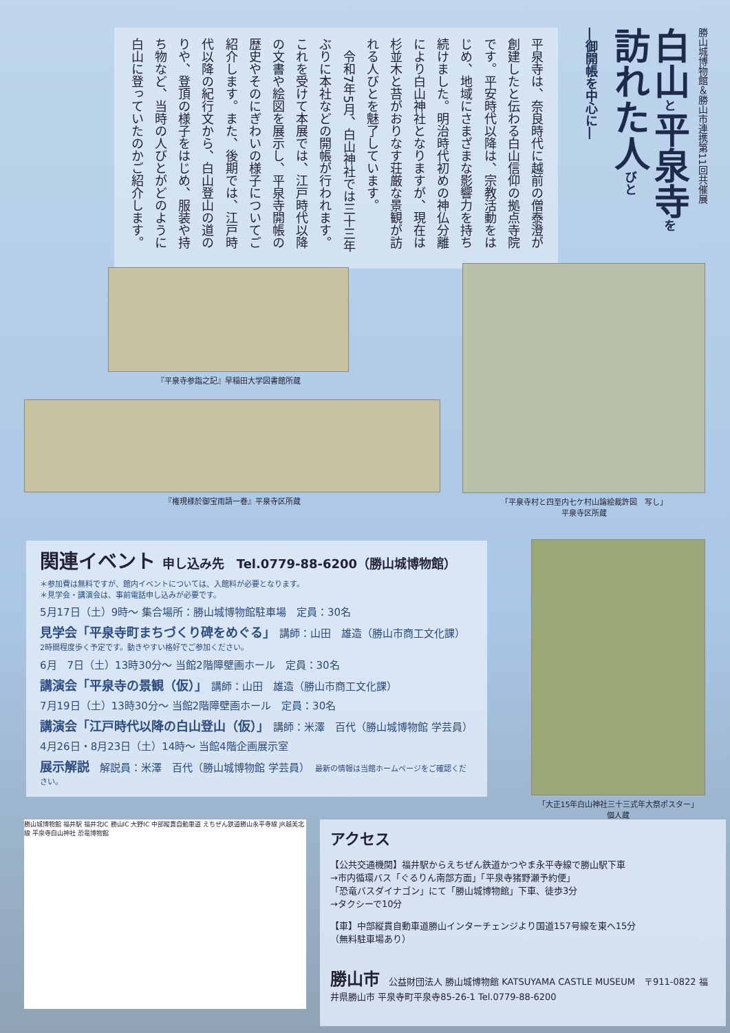勝山城博物館＆勝山市連携第11回共催展
白山と平泉寺を
訪れた人びと
―御開帳を中心に―
平泉寺は、奈良時代に越前の僧泰澄が創建したと伝わる白山信仰の拠点寺院です。平安時代以降は、宗教活動をはじめ、地域にさまざまな影響力を持ち続けました。明治時代初めの神仏分離により白山神社となりますが、現在は杉並木と苔がおりなす荘厳な景観が訪れる人びとを魅了しています。
　令和7年5月、白山神社では三十三年ぶりに本社などの開帳が行われます。これを受けて本展では、江戸時代以降の文書や絵図を展示し、平泉寺開帳の歴史やそのにぎわいの様子についてご紹介します。また、後期では、江戸時代以降の紀行文から、白山登山の道のりや、登頂の様子をはじめ、服装や持ち物など、当時の人びとがどのように白山に登っていたのかご紹介します。
『平泉寺参詣之記』早稲田大学図書館所蔵
『権現様於御宝雨請一巻』平泉寺区所蔵
「平泉寺村と四至内七ケ村山論絵裁許図　写し」
平泉寺区所蔵
「大正15年白山神社三十三式年大祭ポスター」
個人蔵
関連イベント 申し込み先　Tel.0779-88-6200（勝山城博物館）
＊参加費は無料ですが、館内イベントについては、入館料が必要となります。
＊見学会・講演会は、事前電話申し込みが必要です。
5月17日（土）9時～ 集合場所：勝山城博物館駐車場　定員：30名
見学会「平泉寺町まちづくり碑をめぐる」　講師：山田　雄造（勝山市商工文化課）
2時間程度歩く予定です。動きやすい格好でご参加ください。
6月　7日（土）13時30分～ 当館2階障壁画ホール　定員：30名
講演会「平泉寺の景観（仮）」　講師：山田　雄造（勝山市商工文化課）
7月19日（土）13時30分～ 当館2階障壁画ホール　定員：30名
講演会「江戸時代以降の白山登山（仮）」　講師：米澤　百代（勝山城博物館 学芸員）
4月26日・8月23日（土）14時～ 当館4階企画展示室
展示解説　解説員：米澤　百代（勝山城博物館 学芸員）　最新の情報は当館ホームページをご確認ください。
勝山城博物館 福井駅 福井北IC 勝山IC 大野IC 中部縦貫自動車道 えちぜん鉄道勝山永平寺線 JR越美北線 平泉寺白山神社 恐竜博物館
アクセス
【公共交通機関】福井駅からえちぜん鉄道かつやま永平寺線で勝山駅下車
→市内循環バス「ぐるりん南部方面」「平泉寺猪野瀬予約便」
「恐竜バスダイナゴン」にて「勝山城博物館」下車、徒歩3分
→タクシーで10分
【車】中部縦貫自動車道勝山インターチェンジより国道157号線を東へ15分
（無料駐車場あり）
勝山市　公益財団法人 勝山城博物館 KATSUYAMA CASTLE MUSEUM　〒911-0822 福井県勝山市 平泉寺町平泉寺85-26-1 Tel.0779-88-6200